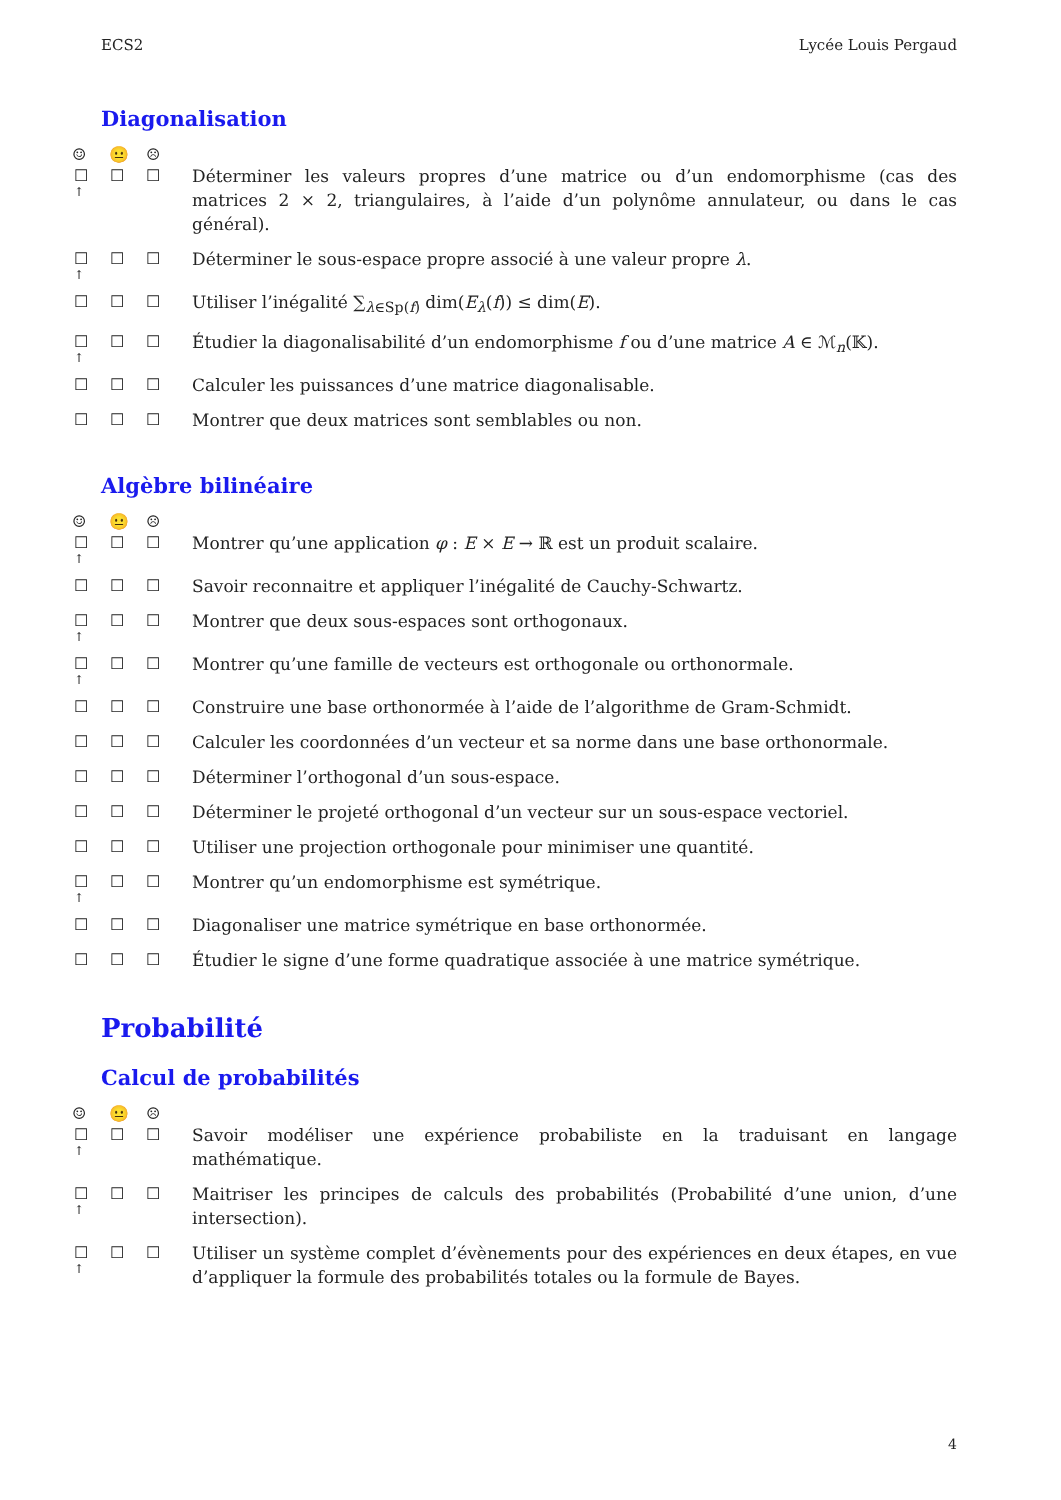ECS2 Lycée Louis Pergaud
Diagonalisation
☺ 😐 ☹
☐
↑ ☐ ☐
Déterminer les valeurs propres d’une matrice ou d’un endomorphisme (cas des matrices 2 × 2, triangulaires, à l’aide d’un polynôme annulateur, ou dans le cas général).
☐
↑ ☐ ☐
Déterminer le sous-espace propre associé à une valeur propre λ.
☐ ☐ ☐ Utiliser l’inégalité ∑<sub>λ∈Sp(f)</sub> dim(E<sub>λ</sub>(f)) ≤ dim(E).
☐
↑ ☐ ☐
Étudier la diagonalisabilité d’un endomorphisme f ou d’une matrice A ∈ ℳ<sub>n</sub>(𝕂).
☐ ☐ ☐ Calculer les puissances d’une matrice diagonalisable.
☐ ☐ ☐ Montrer que deux matrices sont semblables ou non.
Algèbre bilinéaire
☺ 😐 ☹
☐
↑ ☐ ☐
Montrer qu’une application φ : E × E → ℝ est un produit scalaire.
☐ ☐ ☐ Savoir reconnaitre et appliquer l’inégalité de Cauchy-Schwartz.
☐
↑ ☐ ☐
Montrer que deux sous-espaces sont orthogonaux.
☐
↑ ☐ ☐
Montrer qu’une famille de vecteurs est orthogonale ou orthonormale.
☐ ☐ ☐ Construire une base orthonormée à l’aide de l’algorithme de Gram-Schmidt.
☐ ☐ ☐ Calculer les coordonnées d’un vecteur et sa norme dans une base orthonormale.
☐ ☐ ☐ Déterminer l’orthogonal d’un sous-espace.
☐ ☐ ☐ Déterminer le projeté orthogonal d’un vecteur sur un sous-espace vectoriel.
☐ ☐ ☐ Utiliser une projection orthogonale pour minimiser une quantité.
☐
↑ ☐ ☐
Montrer qu’un endomorphisme est symétrique.
☐ ☐ ☐ Diagonaliser une matrice symétrique en base orthonormée.
☐ ☐ ☐ Étudier le signe d’une forme quadratique associée à une matrice symétrique.
Probabilité
Calcul de probabilités
☺ 😐 ☹
☐
↑ ☐ ☐
Savoir modéliser une expérience probabiliste en la traduisant en langage mathématique.
☐
↑ ☐ ☐
Maitriser les principes de calculs des probabilités (Probabilité d’une union, d’une intersection).
☐
↑ ☐ ☐
Utiliser un système complet d’évènements pour des expériences en deux étapes, en vue d’appliquer la formule des probabilités totales ou la formule de Bayes.
4